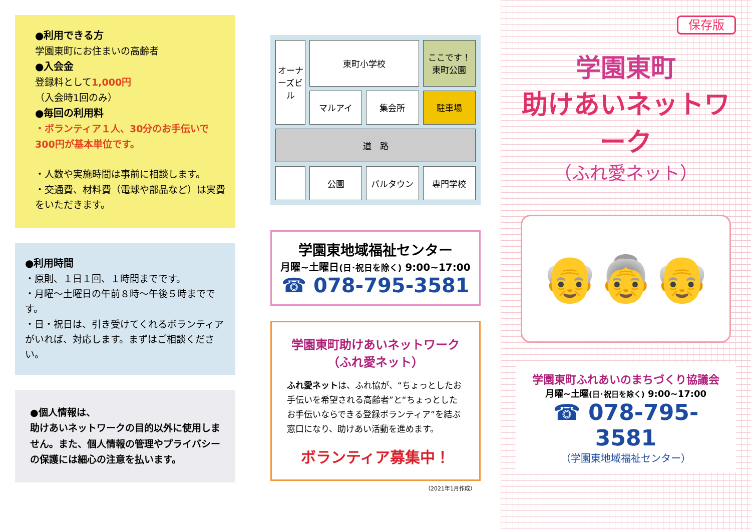●利用できる方
学園東町にお住まいの高齢者
●入会金
登録料として1,000円
（入会時1回のみ）
●毎回の利用料
・ボランティア１人、30分のお手伝いで300円が基本単位です。
・人数や実施時間は事前に相談します。
・交通費、材料費（電球や部品など）は実費をいただきます。
●利用時間
・原則、１日１回、１時間までです。
・月曜～土曜日の午前８時～午後５時までです。
・日・祝日は、引き受けてくれるボランティアがいれば、対応します。まずはご相談ください。
●個人情報は、
助けあいネットワークの目的以外に使用しません。また、個人情報の管理やプライバシーの保護には細心の注意を払います。
オーナーズビル
東町小学校
ここです！ 東町公園
マルアイ
集会所
駐車場
道　路
公園
パルタウン
専門学校
学園東地域福祉センター
月曜~土曜日(日･祝日を除く) 9:00~17:00
☎ 078-795-3581
学園東町助けあいネットワーク
（ふれ愛ネット）
ふれ愛ネットは、ふれ協が、“ちょっとしたお手伝いを希望される高齢者”と“ちょっとしたお手伝いならできる登録ボランティア”を結ぶ窓口になり、助けあい活動を進めます。
ボランティア募集中！
（2021年1月作成）
保存版
学園東町
助けあいネットワーク
（ふれ愛ネット）
👴👵👴
学園東町ふれあいのまちづくり協議会
月曜~土曜(日･祝日を除く) 9:00~17:00
☎ 078-795-3581
（学園東地域福祉センター）